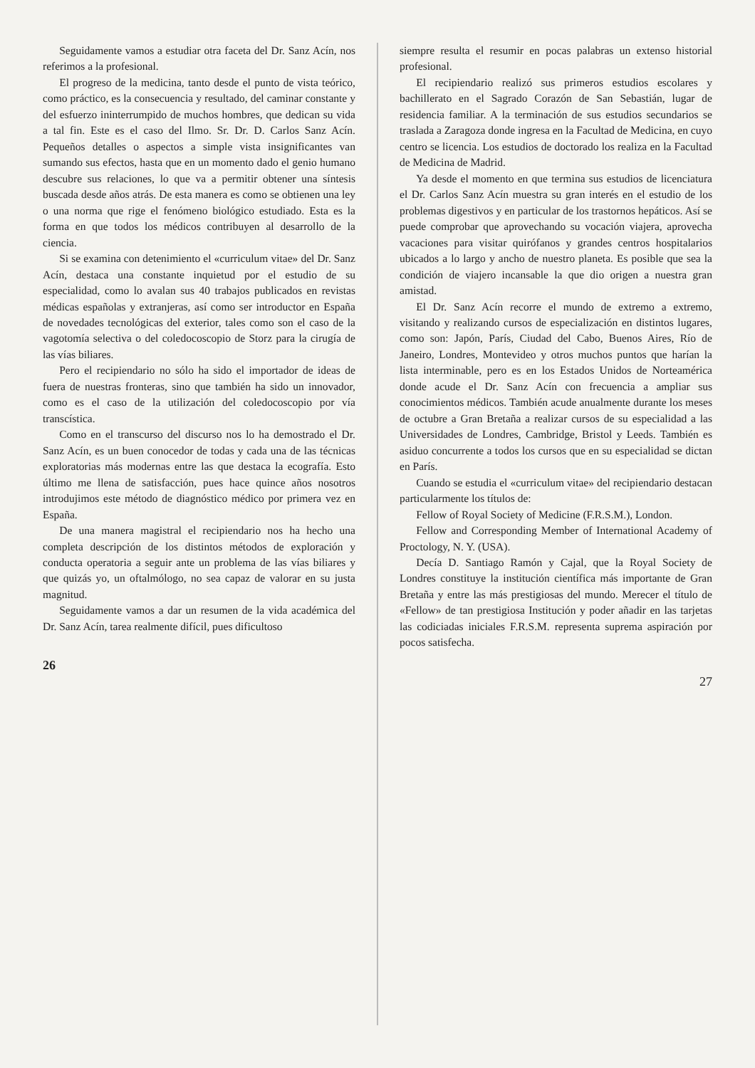Seguidamente vamos a estudiar otra faceta del Dr. Sanz Acín, nos referimos a la profesional.
El progreso de la medicina, tanto desde el punto de vista teórico, como práctico, es la consecuencia y resultado, del caminar constante y del esfuerzo ininterrumpido de muchos hombres, que dedican su vida a tal fin. Este es el caso del Ilmo. Sr. Dr. D. Carlos Sanz Acín. Pequeños detalles o aspectos a simple vista insignificantes van sumando sus efectos, hasta que en un momento dado el genio humano descubre sus relaciones, lo que va a permitir obtener una síntesis buscada desde años atrás. De esta manera es como se obtienen una ley o una norma que rige el fenómeno biológico estudiado. Esta es la forma en que todos los médicos contribuyen al desarrollo de la ciencia.
Si se examina con detenimiento el «curriculum vitae» del Dr. Sanz Acín, destaca una constante inquietud por el estudio de su especialidad, como lo avalan sus 40 trabajos publicados en revistas médicas españolas y extranjeras, así como ser introductor en España de novedades tecnológicas del exterior, tales como son el caso de la vagotomía selectiva o del coledocoscopio de Storz para la cirugía de las vías biliares.
Pero el recipiendario no sólo ha sido el importador de ideas de fuera de nuestras fronteras, sino que también ha sido un innovador, como es el caso de la utilización del coledocoscopio por vía transcística.
Como en el transcurso del discurso nos lo ha demostrado el Dr. Sanz Acín, es un buen conocedor de todas y cada una de las técnicas exploratorias más modernas entre las que destaca la ecografía. Esto último me llena de satisfacción, pues hace quince años nosotros introdujimos este método de diagnóstico médico por primera vez en España.
De una manera magistral el recipiendario nos ha hecho una completa descripción de los distintos métodos de exploración y conducta operatoria a seguir ante un problema de las vías biliares y que quizás yo, un oftalmólogo, no sea capaz de valorar en su justa magnitud.
Seguidamente vamos a dar un resumen de la vida académica del Dr. Sanz Acín, tarea realmente difícil, pues dificultoso
26
siempre resulta el resumir en pocas palabras un extenso historial profesional.
El recipiendario realizó sus primeros estudios escolares y bachillerato en el Sagrado Corazón de San Sebastián, lugar de residencia familiar. A la terminación de sus estudios secundarios se traslada a Zaragoza donde ingresa en la Facultad de Medicina, en cuyo centro se licencia. Los estudios de doctorado los realiza en la Facultad de Medicina de Madrid.
Ya desde el momento en que termina sus estudios de licenciatura el Dr. Carlos Sanz Acín muestra su gran interés en el estudio de los problemas digestivos y en particular de los trastornos hepáticos. Así se puede comprobar que aprovechando su vocación viajera, aprovecha vacaciones para visitar quirófanos y grandes centros hospitalarios ubicados a lo largo y ancho de nuestro planeta. Es posible que sea la condición de viajero incansable la que dio origen a nuestra gran amistad.
El Dr. Sanz Acín recorre el mundo de extremo a extremo, visitando y realizando cursos de especialización en distintos lugares, como son: Japón, París, Ciudad del Cabo, Buenos Aires, Río de Janeiro, Londres, Montevideo y otros muchos puntos que harían la lista interminable, pero es en los Estados Unidos de Norteamérica donde acude el Dr. Sanz Acín con frecuencia a ampliar sus conocimientos médicos. También acude anualmente durante los meses de octubre a Gran Bretaña a realizar cursos de su especialidad a las Universidades de Londres, Cambridge, Bristol y Leeds. También es asiduo concurrente a todos los cursos que en su especialidad se dictan en París.
Cuando se estudia el «curriculum vitae» del recipiendario destacan particularmente los títulos de:
Fellow of Royal Society of Medicine (F.R.S.M.), London.
Fellow and Corresponding Member of International Academy of Proctology, N. Y. (USA).
Decía D. Santiago Ramón y Cajal, que la Royal Society de Londres constituye la institución científica más importante de Gran Bretaña y entre las más prestigiosas del mundo. Merecer el título de «Fellow» de tan prestigiosa Institución y poder añadir en las tarjetas las codiciadas iniciales F.R.S.M. representa suprema aspiración por pocos satisfecha.
27